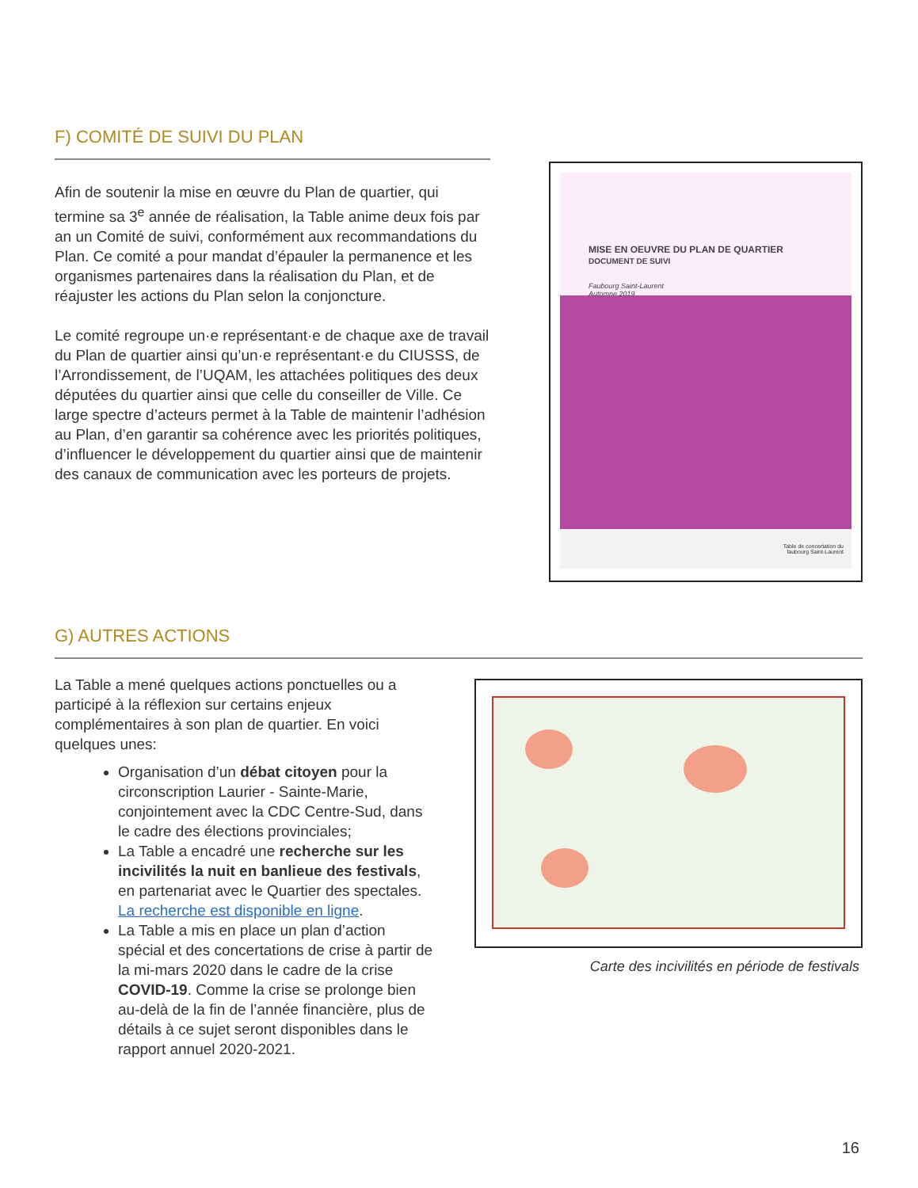F) COMITÉ DE SUIVI DU PLAN
Afin de soutenir la mise en œuvre du Plan de quartier, qui termine sa 3<sup>e</sup> année de réalisation, la Table anime deux fois par an un Comité de suivi, conformément aux recommandations du Plan. Ce comité a pour mandat d’épauler la permanence et les organismes partenaires dans la réalisation du Plan, et de réajuster les actions du Plan selon la conjoncture.
Le comité regroupe un·e représentant·e de chaque axe de travail du Plan de quartier ainsi qu’un·e représentant·e du CIUSSS, de l’Arrondissement, de l’UQAM, les attachées politiques des deux députées du quartier ainsi que celle du conseiller de Ville. Ce large spectre d’acteurs permet à la Table de maintenir l’adhésion au Plan, d’en garantir sa cohérence avec les priorités politiques, d’influencer le développement du quartier ainsi que de maintenir des canaux de communication avec les porteurs de projets.
MISE EN OEUVRE DU PLAN DE QUARTIER
DOCUMENT DE SUIVI
Faubourg Saint-Laurent
Automne 2019
Table de concertation du
faubourg Saint-Laurent
G) AUTRES ACTIONS
La Table a mené quelques actions ponctuelles ou a participé à la réflexion sur certains enjeux complémentaires à son plan de quartier. En voici quelques unes:
Organisation d’un débat citoyen pour la circonscription Laurier - Sainte-Marie, conjointement avec la CDC Centre-Sud, dans le cadre des élections provinciales;
La Table a encadré une recherche sur les incivilités la nuit en banlieue des festivals, en partenariat avec le Quartier des spectales. La recherche est disponible en ligne.
La Table a mis en place un plan d’action spécial et des concertations de crise à partir de la mi-mars 2020 dans le cadre de la crise COVID-19. Comme la crise se prolonge bien au-delà de la fin de l’année financière, plus de détails à ce sujet seront disponibles dans le rapport annuel 2020-2021.
Carte des incivilités en période de festivals
16